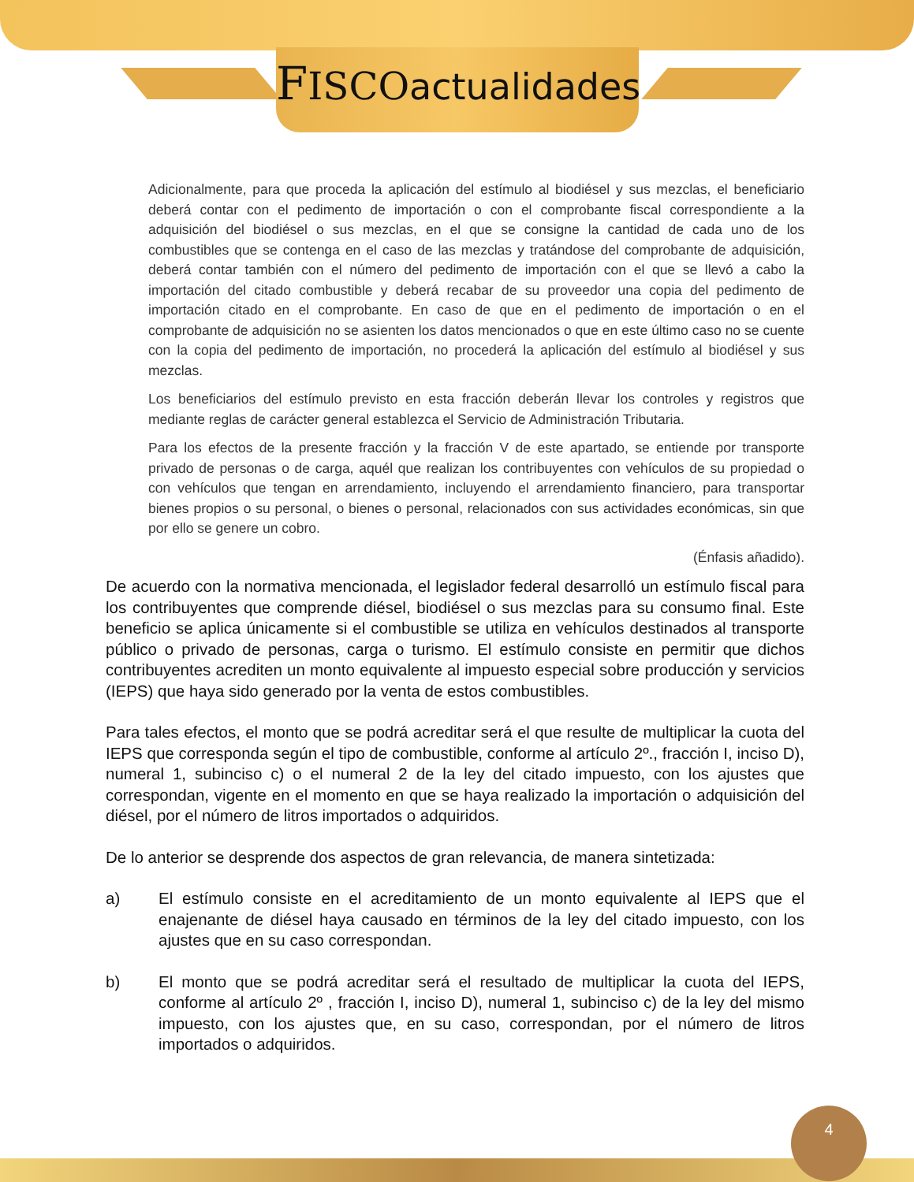FISCO actualidades
Adicionalmente, para que proceda la aplicación del estímulo al biodiésel y sus mezclas, el beneficiario deberá contar con el pedimento de importación o con el comprobante fiscal correspondiente a la adquisición del biodiésel o sus mezclas, en el que se consigne la cantidad de cada uno de los combustibles que se contenga en el caso de las mezclas y tratándose del comprobante de adquisición, deberá contar también con el número del pedimento de importación con el que se llevó a cabo la importación del citado combustible y deberá recabar de su proveedor una copia del pedimento de importación citado en el comprobante. En caso de que en el pedimento de importación o en el comprobante de adquisición no se asienten los datos mencionados o que en este último caso no se cuente con la copia del pedimento de importación, no procederá la aplicación del estímulo al biodiésel y sus mezclas.
Los beneficiarios del estímulo previsto en esta fracción deberán llevar los controles y registros que mediante reglas de carácter general establezca el Servicio de Administración Tributaria.
Para los efectos de la presente fracción y la fracción V de este apartado, se entiende por transporte privado de personas o de carga, aquél que realizan los contribuyentes con vehículos de su propiedad o con vehículos que tengan en arrendamiento, incluyendo el arrendamiento financiero, para transportar bienes propios o su personal, o bienes o personal, relacionados con sus actividades económicas, sin que por ello se genere un cobro.
(Énfasis añadido).
De acuerdo con la normativa mencionada, el legislador federal desarrolló un estímulo fiscal para los contribuyentes que comprende diésel, biodiésel o sus mezclas para su consumo final. Este beneficio se aplica únicamente si el combustible se utiliza en vehículos destinados al transporte público o privado de personas, carga o turismo. El estímulo consiste en permitir que dichos contribuyentes acrediten un monto equivalente al impuesto especial sobre producción y servicios (IEPS) que haya sido generado por la venta de estos combustibles.
Para tales efectos, el monto que se podrá acreditar será el que resulte de multiplicar la cuota del IEPS que corresponda según el tipo de combustible, conforme al artículo 2º., fracción I, inciso D), numeral 1, subinciso c) o el numeral 2 de la ley del citado impuesto, con los ajustes que correspondan, vigente en el momento en que se haya realizado la importación o adquisición del diésel, por el número de litros importados o adquiridos.
De lo anterior se desprende dos aspectos de gran relevancia, de manera sintetizada:
a) El estímulo consiste en el acreditamiento de un monto equivalente al IEPS que el enajenante de diésel haya causado en términos de la ley del citado impuesto, con los ajustes que en su caso correspondan.
b) El monto que se podrá acreditar será el resultado de multiplicar la cuota del IEPS, conforme al artículo 2º , fracción I, inciso D), numeral 1, subinciso c) de la ley del mismo impuesto, con los ajustes que, en su caso, correspondan, por el número de litros importados o adquiridos.
4